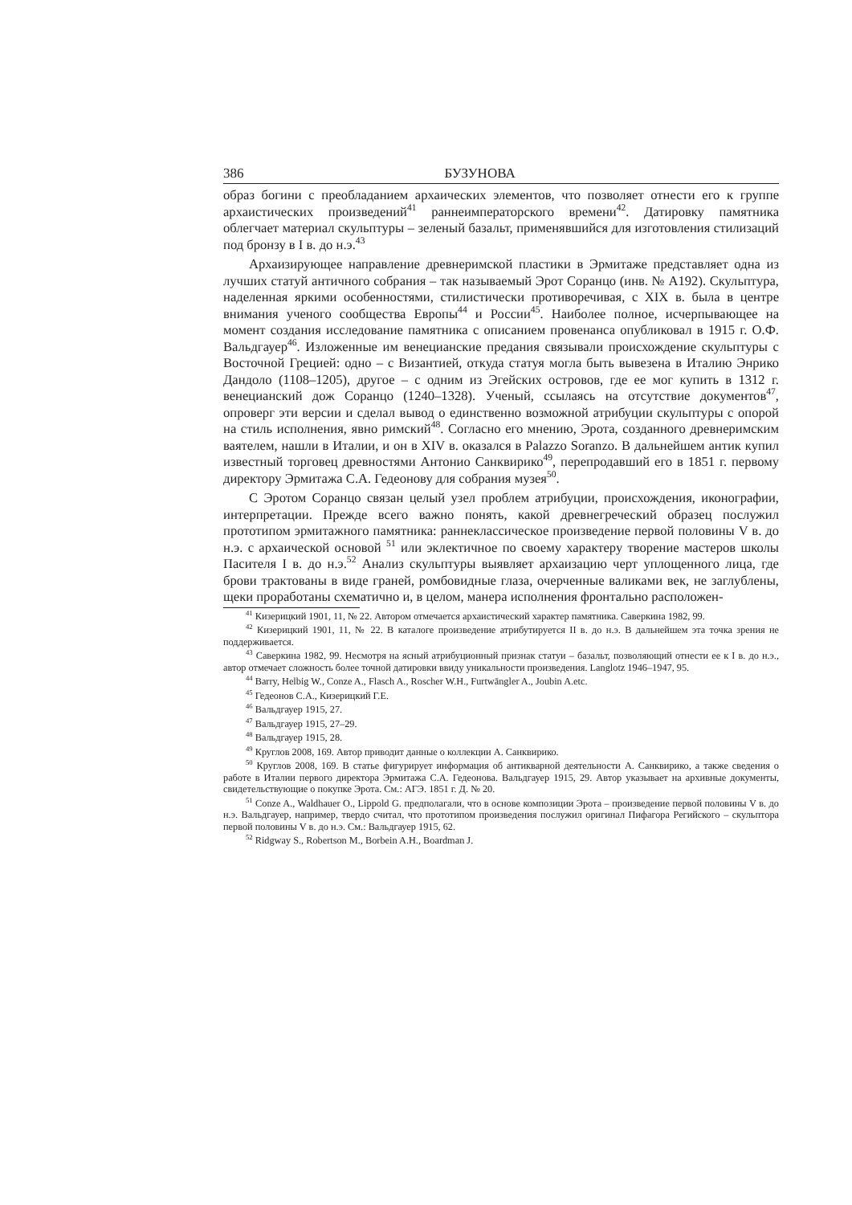386 БУЗУНОВА
образ богини с преобладанием архаических элементов, что позволяет отнести его к группе архаистических произведений<sup>41</sup> раннеимператорского времени<sup>42</sup>. Датировку памятника облегчает материал скульптуры – зеленый базальт, применявшийся для изготовления стилизаций под бронзу в I в. до н.э.<sup>43</sup>
Архаизирующее направление древнеримской пластики в Эрмитаже представляет одна из лучших статуй античного собрания – так называемый Эрот Соранцо (инв. № А192). Скульптура, наделенная яркими особенностями, стилистически противоречивая, с XIX в. была в центре внимания ученого сообщества Европы<sup>44</sup> и России<sup>45</sup>. Наиболее полное, исчерпывающее на момент создания исследование памятника с описанием провенанса опубликовал в 1915 г. О.Ф. Вальдгауер<sup>46</sup>. Изложенные им венецианские предания связывали происхождение скульптуры с Восточной Грецией: одно – с Византией, откуда статуя могла быть вывезена в Италию Энрико Дандоло (1108–1205), другое – с одним из Эгейских островов, где ее мог купить в 1312 г. венецианский дож Соранцо (1240–1328). Ученый, ссылаясь на отсутствие документов<sup>47</sup>, опроверг эти версии и сделал вывод о единственно возможной атрибуции скульптуры с опорой на стиль исполнения, явно римский<sup>48</sup>. Согласно его мнению, Эрота, созданного древнеримским ваятелем, нашли в Италии, и он в XIV в. оказался в Palazzo Soranzo. В дальнейшем антик купил известный торговец древностями Антонио Санквирико<sup>49</sup>, перепродавший его в 1851 г. первому директору Эрмитажа С.А. Гедеонову для собрания музея<sup>50</sup>.
С Эротом Соранцо связан целый узел проблем атрибуции, происхождения, иконографии, интерпретации. Прежде всего важно понять, какой древнегреческий образец послужил прототипом эрмитажного памятника: раннеклассическое произведение первой половины V в. до н.э. с архаической основой <sup>51</sup> или эклектичное по своему характеру творение мастеров школы Пасителя I в. до н.э.<sup>52</sup> Анализ скульптуры выявляет архаизацию черт уплощенного лица, где брови трактованы в виде граней, ромбовидные глаза, очерченные валиками век, не заглублены, щеки проработаны схематично и, в целом, манера исполнения фронтально расположен-
<sup>41</sup> Кизерицкий 1901, 11, № 22. Автором отмечается архаистический характер памятника. Саверкина 1982, 99.
<sup>42</sup> Кизерицкий 1901, 11, № 22. В каталоге произведение атрибутируется II в. до н.э. В дальнейшем эта точка зрения не поддерживается.
<sup>43</sup> Саверкина 1982, 99. Несмотря на ясный атрибуционный признак статуи – базальт, позволяющий отнести ее к I в. до н.э., автор отмечает сложность более точной датировки ввиду уникальности произведения. Langlotz 1946–1947, 95.
<sup>44</sup> Barry, Helbig W., Conze A., Flasch A., Roscher W.H., Furtwāngler A., Joubin A.etc.
<sup>45</sup> Гедеонов С.А., Кизерицкий Г.Е.
<sup>46</sup> Вальдгауер 1915, 27.
<sup>47</sup> Вальдгауер 1915, 27–29.
<sup>48</sup> Вальдгауер 1915, 28.
<sup>49</sup> Круглов 2008, 169. Автор приводит данные о коллекции А. Санквирико.
<sup>50</sup> Круглов 2008, 169. В статье фигурирует информация об антикварной деятельности А. Санквирико, а также сведения о работе в Италии первого директора Эрмитажа С.А. Гедеонова. Вальдгауер 1915, 29. Автор указывает на архивные документы, свидетельствующие о покупке Эрота. См.: АГЭ. 1851 г. Д. № 20.
<sup>51</sup> Conze A., Waldhauer O., Lippold G. предполагали, что в основе композиции Эрота – произведение первой половины V в. до н.э. Вальдгауер, например, твердо считал, что прототипом произведения послужил оригинал Пифагора Регийского – скульптора первой половины V в. до н.э. См.: Вальдгауер 1915, 62.
<sup>52</sup> Ridgway S., Robertson M., Borbein A.H., Boardman J.